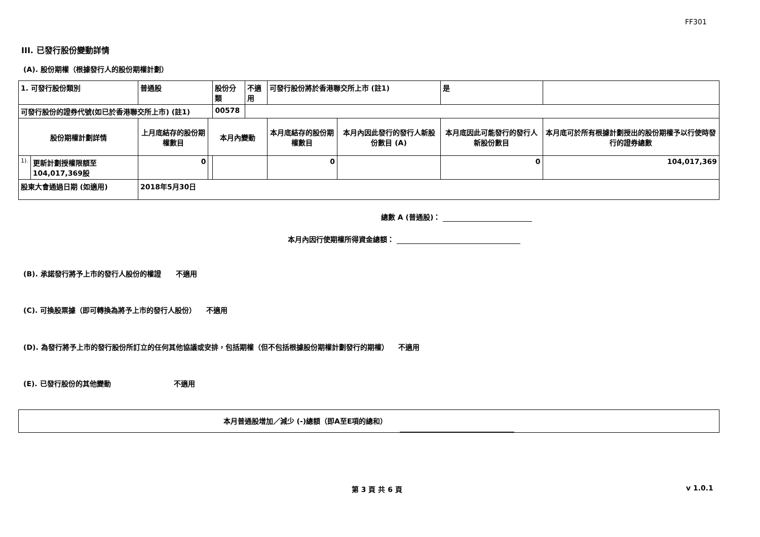FF301
III. 已發行股份變動詳情
(A). 股份期權（根據發行人的股份期權計劃）
| 1. 可發行股份類別 | | 普通股 | | 股份分類 | 不適用 | 可發行股份將於香港聯交所上市 (註1) | | 是 | |
| 可發行股份的證券代號(如已於香港聯交所上市) (註1) | | | | 00578 | | | | | |
| 股份期權計劃詳情 | | 上月底結存的股份期權數目 | 本月內變動 | | | 本月底結存的股份期權數目 | 本月內因此發行的發行人新股份數目 (A) | 本月底因此可能發行的發行人新股份數目 | 本月底可於所有根據計劃授出的股份期權予以行使時發行的證券總數 |
| 1). | 更新計劃授權限額至104,017,369股 | 0 | | | | 0 | | 0 | 104,017,369 |
| 股東大會通過日期 (如適用) | | 2018年5月30日 | | | | | | | |
總數 A (普通股)：
本月內因行使期權所得資金總額：
(B). 承諾發行將予上市的發行人股份的權證 不適用
(C). 可換股票據（即可轉換為將予上市的發行人股份） 不適用
(D). 為發行將予上市的發行股份所訂立的任何其他協議或安排，包括期權（但不包括根據股份期權計劃發行的期權） 不適用
(E). 已發行股份的其他變動 不適用
本月普通股增加／減少 (-)總額（即A至E項的總和）
第 3 頁 共 6 頁 v 1.0.1